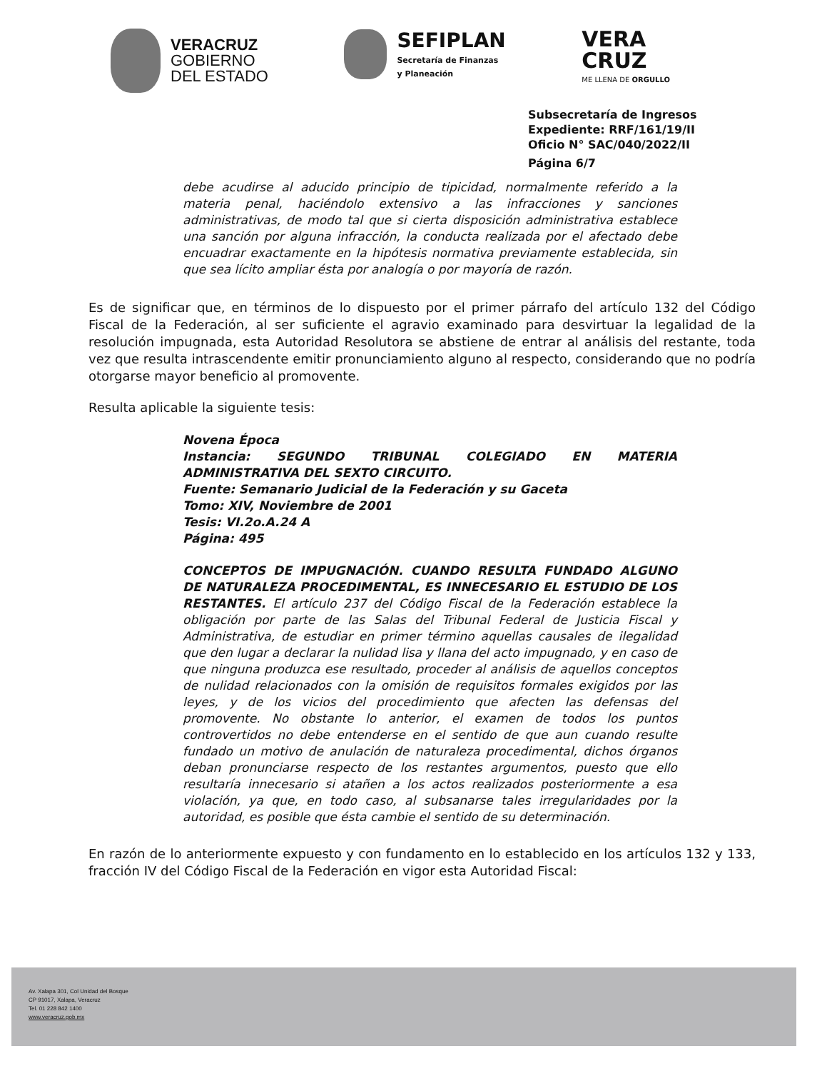VERACRUZ
GOBIERNO
DEL ESTADO
SEFIPLAN
Secretaría de Finanzas
y Planeación
VERA
CRUZ
ME LLENA DE ORGULLO
Subsecretaría de Ingresos
Expediente: RRF/161/19/II
Oficio N° SAC/040/2022/II
Página 6/7
debe acudirse al aducido principio de tipicidad, normalmente referido a la materia penal, haciéndolo extensivo a las infracciones y sanciones administrativas, de modo tal que si cierta disposición administrativa establece una sanción por alguna infracción, la conducta realizada por el afectado debe encuadrar exactamente en la hipótesis normativa previamente establecida, sin que sea lícito ampliar ésta por analogía o por mayoría de razón.
Es de significar que, en términos de lo dispuesto por el primer párrafo del artículo 132 del Código Fiscal de la Federación, al ser suficiente el agravio examinado para desvirtuar la legalidad de la resolución impugnada, esta Autoridad Resolutora se abstiene de entrar al análisis del restante, toda vez que resulta intrascendente emitir pronunciamiento alguno al respecto, considerando que no podría otorgarse mayor beneficio al promovente.
Resulta aplicable la siguiente tesis:
Novena Época
Instancia: SEGUNDO TRIBUNAL COLEGIADO EN MATERIA ADMINISTRATIVA DEL SEXTO CIRCUITO.
Fuente: Semanario Judicial de la Federación y su Gaceta
Tomo: XIV, Noviembre de 2001
Tesis: VI.2o.A.24 A
Página: 495
CONCEPTOS DE IMPUGNACIÓN. CUANDO RESULTA FUNDADO ALGUNO DE NATURALEZA PROCEDIMENTAL, ES INNECESARIO EL ESTUDIO DE LOS RESTANTES. El artículo 237 del Código Fiscal de la Federación establece la obligación por parte de las Salas del Tribunal Federal de Justicia Fiscal y Administrativa, de estudiar en primer término aquellas causales de ilegalidad que den lugar a declarar la nulidad lisa y llana del acto impugnado, y en caso de que ninguna produzca ese resultado, proceder al análisis de aquellos conceptos de nulidad relacionados con la omisión de requisitos formales exigidos por las leyes, y de los vicios del procedimiento que afecten las defensas del promovente. No obstante lo anterior, el examen de todos los puntos controvertidos no debe entenderse en el sentido de que aun cuando resulte fundado un motivo de anulación de naturaleza procedimental, dichos órganos deban pronunciarse respecto de los restantes argumentos, puesto que ello resultaría innecesario si atañen a los actos realizados posteriormente a esa violación, ya que, en todo caso, al subsanarse tales irregularidades por la autoridad, es posible que ésta cambie el sentido de su determinación.
En razón de lo anteriormente expuesto y con fundamento en lo establecido en los artículos 132 y 133, fracción IV del Código Fiscal de la Federación en vigor esta Autoridad Fiscal:
Av. Xalapa 301, Col Unidad del Bosque
CP 91017, Xalapa, Veracruz
Tel. 01 228 842 1400
www.veracruz.gob.mx